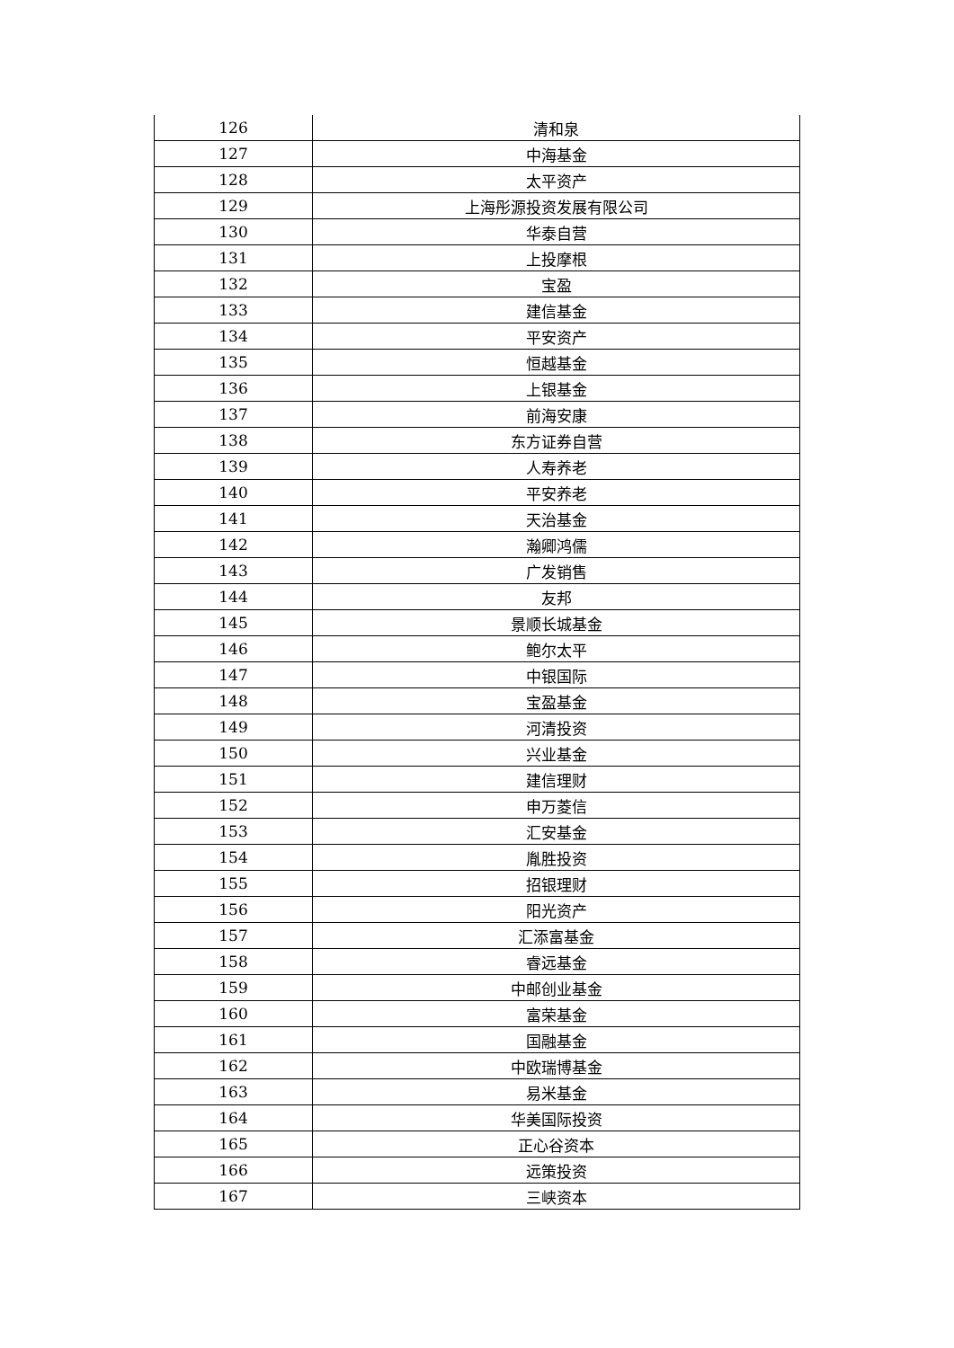| 126 | 清和泉 |
| 127 | 中海基金 |
| 128 | 太平资产 |
| 129 | 上海彤源投资发展有限公司 |
| 130 | 华泰自营 |
| 131 | 上投摩根 |
| 132 | 宝盈 |
| 133 | 建信基金 |
| 134 | 平安资产 |
| 135 | 恒越基金 |
| 136 | 上银基金 |
| 137 | 前海安康 |
| 138 | 东方证券自营 |
| 139 | 人寿养老 |
| 140 | 平安养老 |
| 141 | 天治基金 |
| 142 | 瀚卿鸿儒 |
| 143 | 广发销售 |
| 144 | 友邦 |
| 145 | 景顺长城基金 |
| 146 | 鲍尔太平 |
| 147 | 中银国际 |
| 148 | 宝盈基金 |
| 149 | 河清投资 |
| 150 | 兴业基金 |
| 151 | 建信理财 |
| 152 | 申万菱信 |
| 153 | 汇安基金 |
| 154 | 胤胜投资 |
| 155 | 招银理财 |
| 156 | 阳光资产 |
| 157 | 汇添富基金 |
| 158 | 睿远基金 |
| 159 | 中邮创业基金 |
| 160 | 富荣基金 |
| 161 | 国融基金 |
| 162 | 中欧瑞博基金 |
| 163 | 易米基金 |
| 164 | 华美国际投资 |
| 165 | 正心谷资本 |
| 166 | 远策投资 |
| 167 | 三峡资本 |